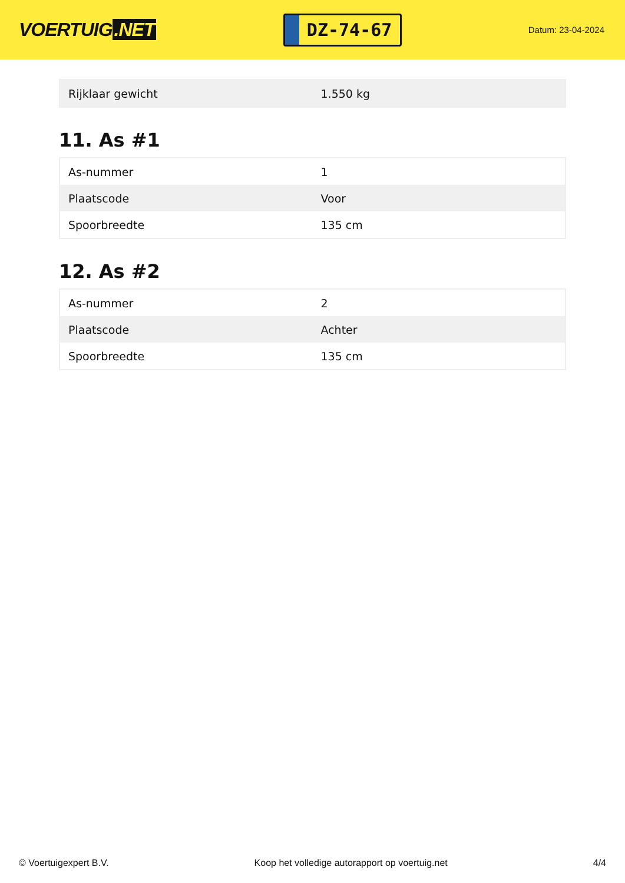VOERTUIG.NET
DZ-74-67
Datum: 23-04-2024
| Rijklaar gewicht | 1.550 kg |
11. As #1
| As-nummer | 1 |
| Plaatscode | Voor |
| Spoorbreedte | 135 cm |
12. As #2
| As-nummer | 2 |
| Plaatscode | Achter |
| Spoorbreedte | 135 cm |
© Voertuigexpert B.V. Koop het volledige autorapport op voertuig.net 4/4